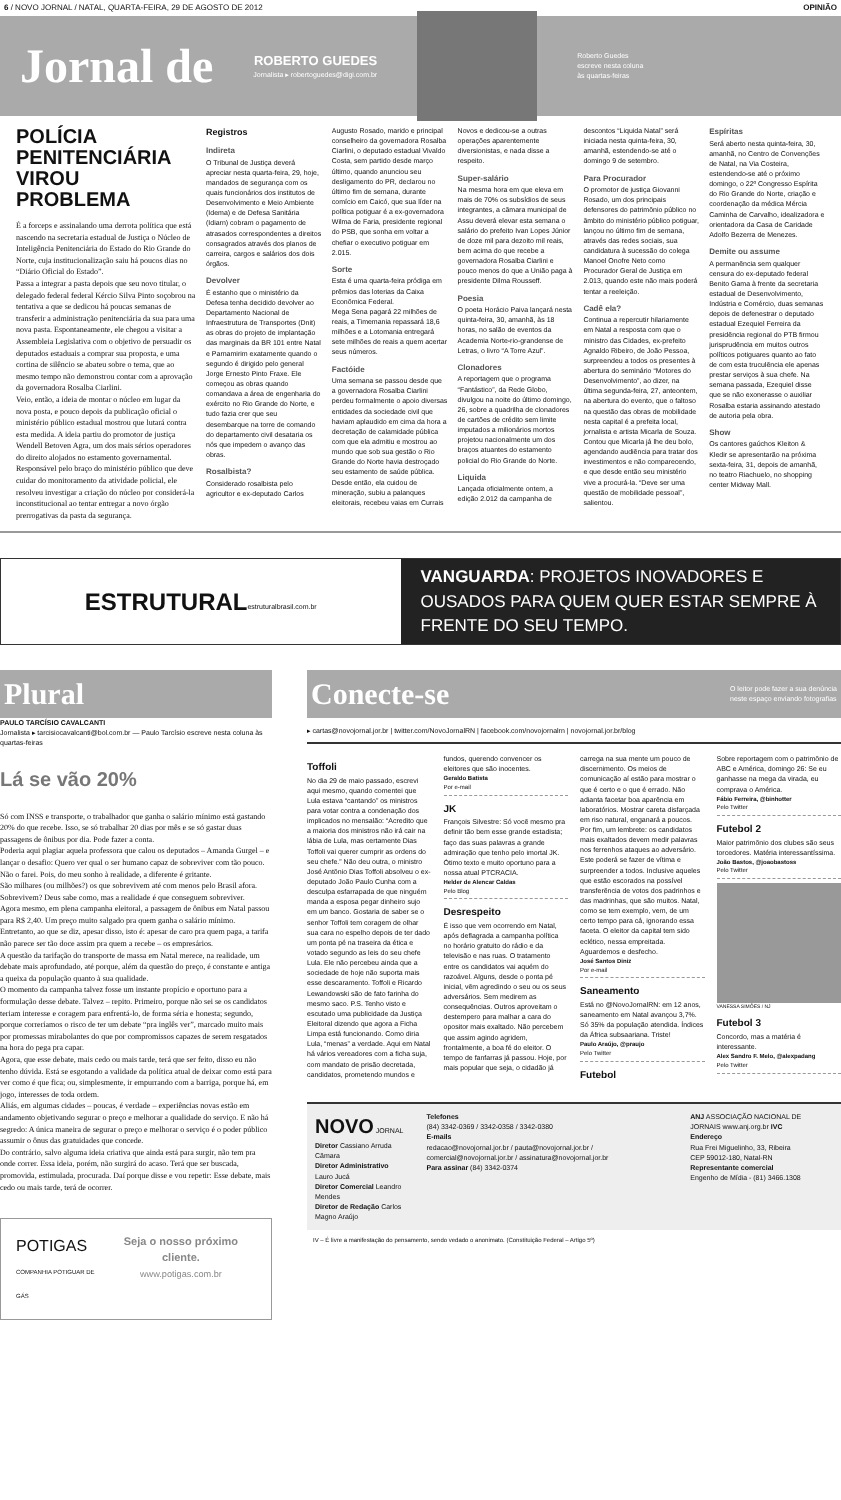6 / NOVO JORNAL / NATAL, QUARTA-FEIRA, 29 DE AGOSTO DE 2012 OPINIÃO
Jornal de
ROBERTO GUEDES
Jornalista ▸ robertoguedes@digi.com.br
Roberto Guedes
escreve nesta coluna
às quartas-feiras
POLÍCIA PENITENCIÁRIA VIROU PROBLEMA
É a forceps e assinalando uma derrota política que está nascendo na secretaria estadual de Justiça o Núcleo de Inteligência Penitenciária do Estado do Rio Grande do Norte, cuja institucionalização saiu há poucos dias no “Diário Oficial do Estado”.
Passa a integrar a pasta depois que seu novo titular, o delegado federal federal Kércio Silva Pinto soçobrou na tentativa a que se dedicou há poucas semanas de transferir a administração penitenciária da sua para uma nova pasta. Espontaneamente, ele chegou a visitar a Assembleia Legislativa com o objetivo de persuadir os deputados estaduais a comprar sua proposta, e uma cortina de silêncio se abateu sobre o tema, que ao mesmo tempo não demonstrou contar com a aprovação da governadora Rosalba Ciarlini.
Veio, então, a ideia de montar o núcleo em lugar da nova posta, e pouco depois da publicação oficial o ministério público estadual mostrou que lutará contra esta medida. A ideia partiu do promotor de justiça Wendell Betoven Agra, um dos mais sérios operadores do direito alojados no estamento governamental. Responsável pelo braço do ministério público que deve cuidar do monitoramento da atividade policial, ele resolveu investigar a criação do núcleo por considerá-la inconstitucional ao tentar entregar a novo órgão prerrogativas da pasta da segurança.
Registros
Indireta
O Tribunal de Justiça deverá apreciar nesta quarta-feira, 29, hoje, mandados de segurança com os quais funcionários dos institutos de Desenvolvimento e Meio Ambiente (Idema) e de Defesa Sanitária (Idiarn) cobram o pagamento de atrasados correspondentes a direitos consagrados através dos planos de carreira, cargos e salários dos dois órgãos.
Devolver
É estanho que o ministério da Defesa tenha decidido devolver ao Departamento Nacional de Infraestrutura de Transportes (Dnit) as obras do projeto de implantação das marginais da BR 101 entre Natal e Parnamirim exatamente quando o segundo é dirigido pelo general Jorge Ernesto Pinto Fraxe. Ele começou as obras quando comandava a área de engenharia do exército no Rio Grande do Norte, e tudo fazia crer que seu desembarque na torre de comando do departamento civil desataria os nós que impedem o avanço das obras.
Rosalbista?
Considerado rosalbista pelo agricultor e ex-deputado Carlos Augusto Rosado, marido e principal conselheiro da governadora Rosalba Ciarlini, o deputado estadual Vivaldo Costa, sem partido desde março último, quando anunciou seu desligamento do PR, declarou no último fim de semana, durante comício em Caicó, que sua líder na política potiguar é a ex-governadora Wilma de Faria, presidente regional do PSB, que sonha em voltar a chefiar o executivo potiguar em 2.015.
Sorte
Esta é uma quarta-feira pródiga em prêmios das loterias da Caixa Econômica Federal.
Mega Sena pagará 22 milhões de reais, a Timemania repassará 18,6 milhões e a Lotomania entregará sete milhões de reais a quem acertar seus números.
Factóide
Uma semana se passou desde que a governadora Rosalba Ciarlini perdeu formalmente o apoio diversas entidades da sociedade civil que haviam aplaudido em cima da hora a decretação de calamidade pública com que ela admitiu e mostrou ao mundo que sob sua gestão o Rio Grande do Norte havia destroçado seu estamento de saúde pública. Desde então, ela cuidou de mineração, subiu a palanques eleitorais, recebeu vaias em Currais Novos e dedicou-se a outras operações aparentemente diversionistas, e nada disse a respeito.
Super-salário
Na mesma hora em que eleva em mais de 70% os subsídios de seus integrantes, a câmara municipal de Assu deverá elevar esta semana o salário do prefeito Ivan Lopes Júnior de doze mil para dezoito mil reais, bem acima do que recebe a governadora Rosalba Ciarlini e pouco menos do que a União paga à presidente Dilma Rousseff.
Poesia
O poeta Horácio Paiva lançará nesta quinta-feira, 30, amanhã, às 18 horas, no salão de eventos da Academia Norte-rio-grandense de Letras, o livro “A Torre Azul”.
Clonadores
A reportagem que o programa “Fantástico”, da Rede Globo, divulgou na noite do último domingo, 26, sobre a quadrilha de clonadores de cartões de crédito sem limite imputados a milionários mortos projetou nacionalmente um dos braços atuantes do estamento policial do Rio Grande do Norte.
Liquida
Lançada oficialmente ontem, a edição 2.012 da campanha de descontos “Liquida Natal” será iniciada nesta quinta-feira, 30, amanhã, estendendo-se até o domingo 9 de setembro.
Para Procurador
O promotor de justiça Giovanni Rosado, um dos principais defensores do patrimônio público no âmbito do ministério público potiguar, lançou no último fim de semana, através das redes sociais, sua candidatura à sucessão do colega Manoel Onofre Neto como Procurador Geral de Justiça em 2.013, quando este não mais poderá tentar a reeleição.
Cadê ela?
Continua a repercutir hilariamente em Natal a resposta com que o ministro das Cidades, ex-prefeito Agnaldo Ribeiro, de João Pessoa, surpreendeu a todos os presentes à abertura do seminário “Motores do Desenvolvimento”, ao dizer, na última segunda-feira, 27, anteontem, na abertura do evento, que o faltoso na questão das obras de mobilidade nesta capital é a prefeita local, jornalista e artista Micarla de Souza. Contou que Micarla já lhe deu bolo, agendando audiência para tratar dos investimentos e não comparecendo, e que desde então seu ministério vive a procurá-la. “Deve ser uma questão de mobilidade pessoal”, salientou.
Espíritas
Será aberto nesta quinta-feira, 30, amanhã, no Centro de Convenções de Natal, na Via Costeira, estendendo-se até o próximo domingo, o 22º Congresso Espírita do Rio Grande do Norte, criação e coordenação da médica Mércia Caminha de Carvalho, idealizadora e orientadora da Casa de Caridade Adolfo Bezerra de Menezes.
Demite ou assume
A permanência sem qualquer censura do ex-deputado federal Benito Gama à frente da secretaria estadual de Desenvolvimento, Indústria e Comércio, duas semanas depois de defenestrar o deputado estadual Ezequiel Ferreira da presidência regional do PTB firmou jurisprudência em muitos outros políticos potiguares quanto ao fato de com esta truculência ele apenas prestar serviços à sua chefe. Na semana passada, Ezequiel disse que se não exonerasse o auxiliar Rosalba estaria assinando atestado de autoria pela obra.
Show
Os cantores gaúchos Kleiton & Kledir se apresentarão na próxima sexta-feira, 31, depois de amanhã, no teatro Riachuelo, no shopping center Midway Mall.
ESTRUTURAL
estruturalbrasil.com.br
VANGUARDA: PROJETOS INOVADORES E OUSADOS PARA QUEM QUER ESTAR SEMPRE À FRENTE DO SEU TEMPO.
Plural
PAULO TARCÍSIO CAVALCANTI
Jornalista ▸ tarcisiocavalcanti@bol.com.br — Paulo Tarcísio escreve nesta coluna às quartas-feiras
Lá se vão 20%
Só com INSS e transporte, o trabalhador que ganha o salário mínimo está gastando 20% do que recebe. Isso, se só trabalhar 20 dias por mês e se só gastar duas passagens de ônibus por dia. Pode fazer a conta.
Poderia aqui plagiar aquela professora que calou os deputados – Amanda Gurgel – e lançar o desafio: Quero ver qual o ser humano capaz de sobreviver com tão pouco. Não o farei. Pois, do meu sonho à realidade, a diferente é gritante.
São milhares (ou milhões?) os que sobrevivem até com menos pelo Brasil afora. Sobrevivem? Deus sabe como, mas a realidade é que conseguem sobreviver.
Agora mesmo, em plena campanha eleitoral, a passagem de ônibus em Natal passou para R$ 2,40. Um preço muito salgado pra quem ganha o salário mínimo. Entretanto, ao que se diz, apesar disso, isto é: apesar de caro pra quem paga, a tarifa não parece ser tão doce assim pra quem a recebe – os empresários.
A questão da tarifação do transporte de massa em Natal merece, na realidade, um debate mais aprofundado, até porque, além da questão do preço, é constante e antiga a queixa da população quanto à sua qualidade.
O momento da campanha talvez fosse um instante propício e oportuno para a formulação desse debate. Talvez – repito. Primeiro, porque não sei se os candidatos teriam interesse e coragem para enfrentá-lo, de forma séria e honesta; segundo, porque correríamos o risco de ter um debate “pra inglês ver”, marcado muito mais por promessas mirabolantes do que por compromissos capazes de serem resgatados na hora do pega pra capar.
Agora, que esse debate, mais cedo ou mais tarde, terá que ser feito, disso eu não tenho dúvida. Está se esgotando a validade da política atual de deixar como está para ver como é que fica; ou, simplesmente, ir empurrando com a barriga, porque há, em jogo, interesses de toda ordem.
Aliás, em algumas cidades – poucas, é verdade – experiências novas estão em andamento objetivando segurar o preço e melhorar a qualidade do serviço. E não há segredo: A única maneira de segurar o preço e melhorar o serviço é o poder público assumir o ônus das gratuidades que concede.
Do contrário, salvo alguma ideia criativa que ainda está para surgir, não tem pra onde correr. Essa ideia, porém, não surgirá do acaso. Terá que ser buscada, promovida, estimulada, procurada. Daí porque disse e vou repetir: Esse debate, mais cedo ou mais tarde, terá de ocorrer.
POTIGAS
COMPANHIA POTIGUAR DE GÁS Seja o nosso próximo cliente.
www.potigas.com.br
Conecte-se O leitor pode fazer a sua denúncia
neste espaço enviando fotografias
▸ cartas@novojornal.jor.br | twitter.com/NovoJornalRN | facebook.com/novojornalrn | novojornal.jor.br/blog
Toffoli
No dia 29 de maio passado, escrevi aqui mesmo, quando comentei que Lula estava “cantando” os ministros para votar contra a condenação dos implicados no mensalão: “Acredito que a maioria dos ministros não irá cair na lábia de Lula, mas certamente Dias Toffoli vai querer cumprir as ordens do seu chefe.” Não deu outra, o ministro José Antônio Dias Toffoli absolveu o ex-deputado João Paulo Cunha com a desculpa esfarrapada de que ninguém manda a esposa pegar dinheiro sujo em um banco. Gostaria de saber se o senhor Toffoli tem coragem de olhar sua cara no espelho depois de ter dado um ponta pé na traseira da ética e votado segundo as leis do seu chefe Lula. Ele não percebeu ainda que a sociedade de hoje não suporta mais esse descaramento. Toffoli e Ricardo Lewandowski são de fato farinha do mesmo saco. P.S. Tenho visto e escutado uma publicidade da Justiça Eleitoral dizendo que agora a Ficha Limpa está funcionando. Como diria Lula, “menas” a verdade. Aqui em Natal há vários vereadores com a ficha suja, com mandato de prisão decretada, candidatos, prometendo mundos e fundos, querendo convencer os eleitores que são inocentes.
Geraldo Batista
Por e-mail
JK
François Silvestre: Só você mesmo pra definir tão bem esse grande estadista; faço das suas palavras a grande admiração que tenho pelo imortal JK. Ótimo texto e muito oportuno para a nossa atual PTCRACIA.
Helder de Alencar Caldas
Pelo Blog
Desrespeito
É isso que vem ocorrendo em Natal, após deflagrada a campanha política no horário gratuito do rádio e da televisão e nas ruas. O tratamento entre os candidatos vai aquém do razoável. Alguns, desde o ponta pé inicial, vêm agredindo o seu ou os seus adversários. Sem medirem as consequências. Outros aproveitam o destempero para malhar a cara do opositor mais exaltado. Não percebem que assim agindo agridem, frontalmente, a boa fé do eleitor. O tempo de fanfarras já passou. Hoje, por mais popular que seja, o cidadão já carrega na sua mente um pouco de discernimento. Os meios de comunicação aí estão para mostrar o que é certo e o que é errado. Não adianta facetar boa aparência em laboratórios. Mostrar careta disfarçada em riso natural, enganará a poucos. Por fim, um lembrete: os candidatos mais exaltados devem medir palavras nos ferrenhos ataques ao adversário. Este poderá se fazer de vítima e surpreender a todos. Inclusive aqueles que estão escorados na possível transferência de votos dos padrinhos e das madrinhas, que são muitos. Natal, como se tem exemplo, vem, de um certo tempo para cá, ignorando essa faceta. O eleitor da capital tem sido eclético, nessa empreitada. Aguardemos e desfecho.
José Santos Diniz
Por e-mail
Saneamento
Está no @NovoJornalRN: em 12 anos, saneamento em Natal avançou 3,7%. Só 35% da população atendida. Índices da África subsaariana. Triste!
Paulo Araújo, @praujo
Pelo Twitter
Futebol
Sobre reportagem com o patrimônio de ABC e América, domingo 26: Se eu ganhasse na mega da virada, eu comprava o América.
Fábio Ferreira, @binhotter
Pelo Twitter
Futebol 2
Maior patrimônio dos clubes são seus torcedores. Matéria interessantíssima.
João Bastos, @joaobastoss
Pelo Twitter
VANESSA SIMÕES / NJ
Futebol 3
Concordo, mas a matéria é interessante.
Alex Sandro F. Melo, @alexpadang
Pelo Twitter
NOVO JORNAL
Diretor Cassiano Arruda Câmara
Diretor Administrativo Lauro Jucá
Diretor Comercial Leandro Mendes
Diretor de Redação Carlos Magno Araújo
Telefones
(84) 3342-0369 / 3342-0358 / 3342-0380
E-mails
redacao@novojornal.jor.br / pauta@novojornal.jor.br / comercial@novojornal.jor.br / assinatura@novojornal.jor.br
Para assinar (84) 3342-0374
ANJ ASSOCIAÇÃO NACIONAL DE JORNAIS www.anj.org.br IVC
Endereço
Rua Frei Miguelinho, 33, Ribeira
CEP 59012-180, Natal-RN
Representante comercial
Engenho de Mídia - (81) 3466.1308
IV – É livre a manifestação do pensamento, sendo vedado o anonimato. (Constituição Federal – Artigo 5º)